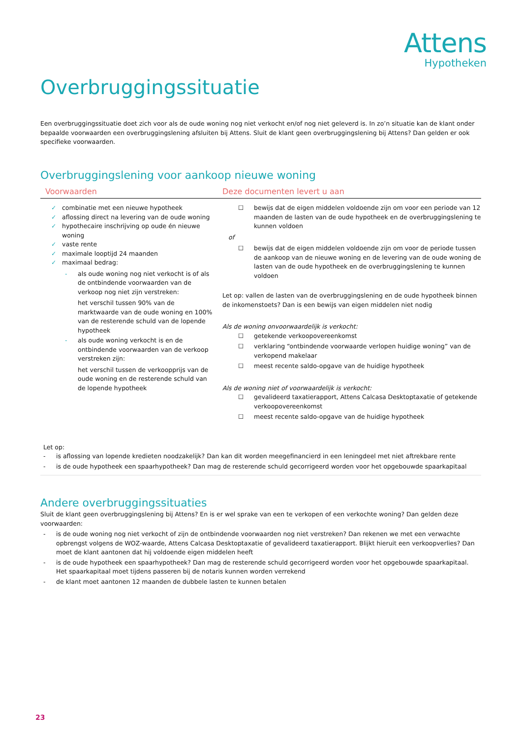Attens
Hypotheken
Overbruggingssituatie
Een overbruggingssituatie doet zich voor als de oude woning nog niet verkocht en/of nog niet geleverd is. In zo’n situatie kan de klant onder bepaalde voorwaarden een overbruggingslening afsluiten bij Attens. Sluit de klant geen overbruggingslening bij Attens? Dan gelden er ook specifieke voorwaarden.
Overbruggingslening voor aankoop nieuwe woning
| Voorwaarden | Deze documenten levert u aan |
| --- | --- |
| ✓ combinatie met een nieuwe hypotheek ✓ aflossing direct na levering van de oude woning ✓ hypothecaire inschrijving op oude én nieuwe woning ✓ vaste rente ✓ maximale looptijd 24 maanden ✓ maximaal bedrag: - als oude woning nog niet verkocht is of als de ontbindende voorwaarden van de verkoop nog niet zijn verstreken: het verschil tussen 90% van de marktwaarde van de oude woning en 100% van de resterende schuld van de lopende hypotheek - als oude woning verkocht is en de ontbindende voorwaarden van de verkoop verstreken zijn: het verschil tussen de verkoopprijs van de oude woning en de resterende schuld van de lopende hypotheek | ☐ bewijs dat de eigen middelen voldoende zijn om voor een periode van 12 maanden de lasten van de oude hypotheek en de overbruggingslening te kunnen voldoen of ☐ bewijs dat de eigen middelen voldoende zijn om voor de periode tussen de aankoop van de nieuwe woning en de levering van de oude woning de lasten van de oude hypotheek en de overbruggingslening te kunnen voldoen Let op: vallen de lasten van de overbruggingslening en de oude hypotheek binnen de inkomenstoets? Dan is een bewijs van eigen middelen niet nodig Als de woning onvoorwaardelijk is verkocht: ☐ getekende verkoopovereenkomst ☐ verklaring “ontbindende voorwaarde verlopen huidige woning” van de verkopend makelaar ☐ meest recente saldo-opgave van de huidige hypotheek Als de woning niet of voorwaardelijk is verkocht: ☐ gevalideerd taxatierapport, Attens Calcasa Desktoptaxatie of getekende verkoopovereenkomst ☐ meest recente saldo-opgave van de huidige hypotheek |
Let op:
- is aflossing van lopende kredieten noodzakelijk? Dan kan dit worden meegefinancierd in een leningdeel met niet aftrekbare rente
- is de oude hypotheek een spaarhypotheek? Dan mag de resterende schuld gecorrigeerd worden voor het opgebouwde spaarkapitaal
Andere overbruggingssituaties
Sluit de klant geen overbruggingslening bij Attens? En is er wel sprake van een te verkopen of een verkochte woning? Dan gelden deze voorwaarden:
- is de oude woning nog niet verkocht of zijn de ontbindende voorwaarden nog niet verstreken? Dan rekenen we met een verwachte opbrengst volgens de WOZ-waarde, Attens Calcasa Desktoptaxatie of gevalideerd taxatierapport. Blijkt hieruit een verkoopverlies? Dan moet de klant aantonen dat hij voldoende eigen middelen heeft
- is de oude hypotheek een spaarhypotheek? Dan mag de resterende schuld gecorrigeerd worden voor het opgebouwde spaarkapitaal. Het spaarkapitaal moet tijdens passeren bij de notaris kunnen worden verrekend
- de klant moet aantonen 12 maanden de dubbele lasten te kunnen betalen
23